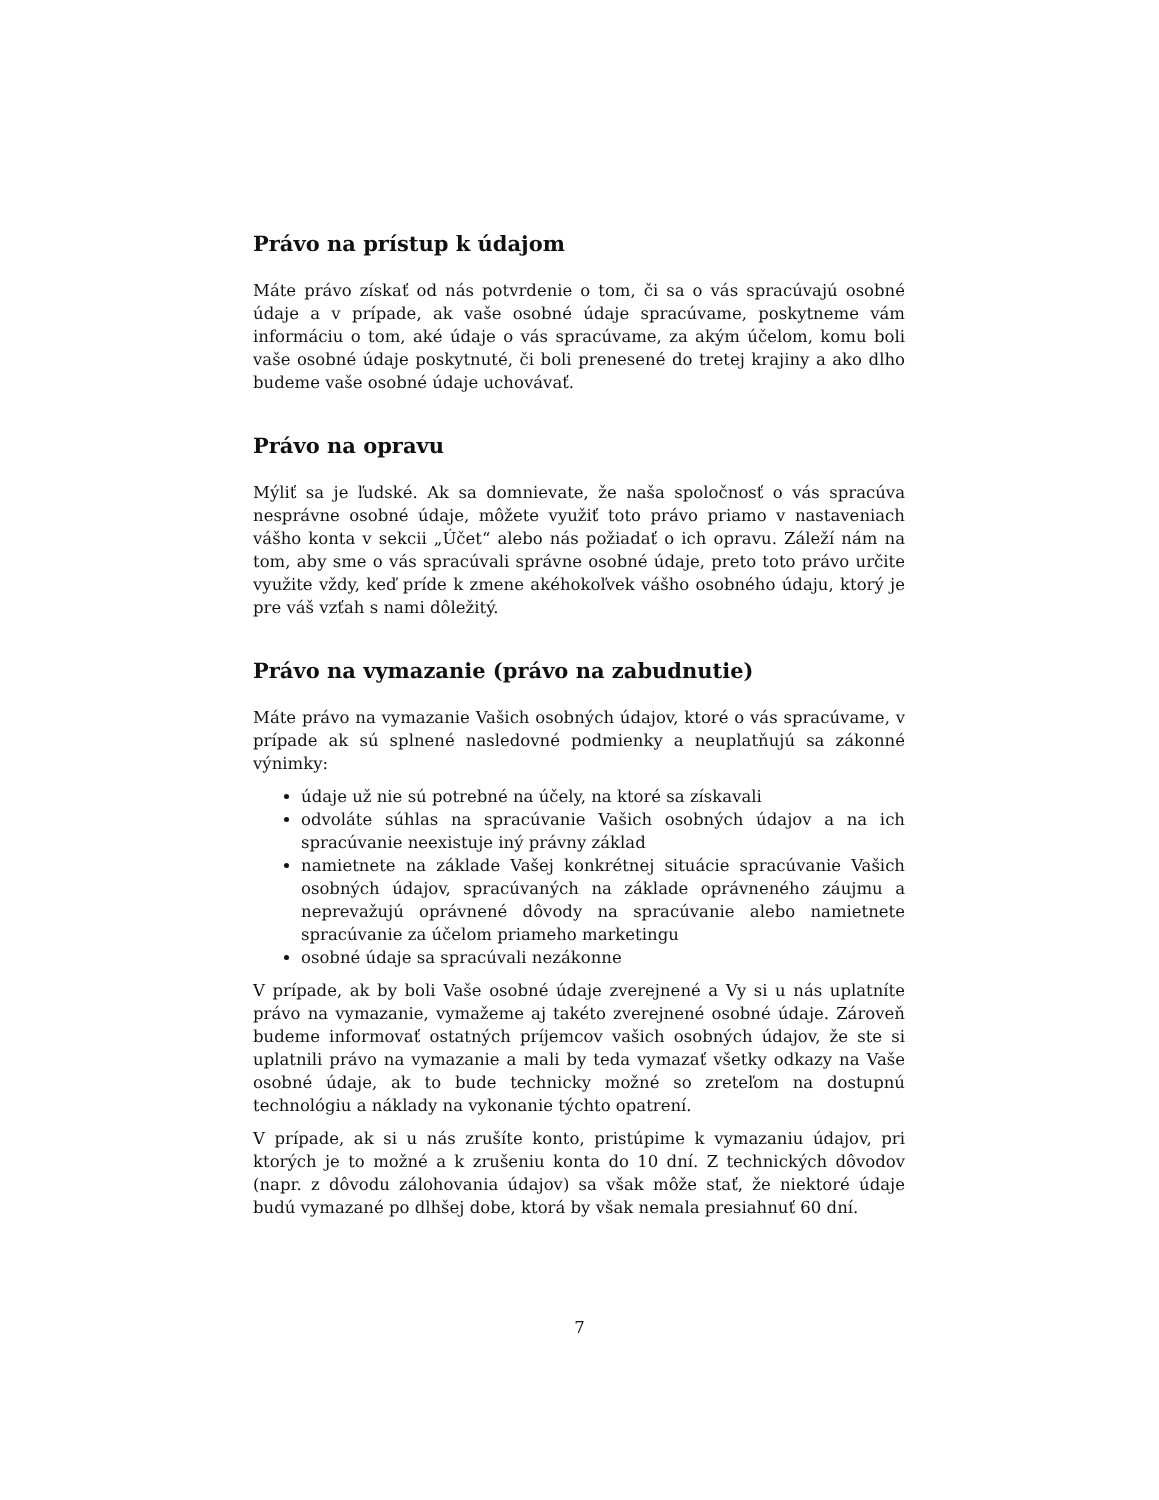Právo na prístup k údajom
Máte právo získať od nás potvrdenie o tom, či sa o vás spracúvajú osobné údaje a v prípade, ak vaše osobné údaje spracúvame, poskytneme vám informáciu o tom, aké údaje o vás spracúvame, za akým účelom, komu boli vaše osobné údaje poskytnuté, či boli prenesené do tretej krajiny a ako dlho budeme vaše osobné údaje uchovávať.
Právo na opravu
Mýliť sa je ľudské. Ak sa domnievate, že naša spoločnosť o vás spracúva nesprávne osobné údaje, môžete využiť toto právo priamo v nastaveniach vášho konta v sekcii „Účet“ alebo nás požiadať o ich opravu. Záleží nám na tom, aby sme o vás spracúvali správne osobné údaje, preto toto právo určite využite vždy, keď príde k zmene akéhokoľvek vášho osobného údaju, ktorý je pre váš vzťah s nami dôležitý.
Právo na vymazanie (právo na zabudnutie)
Máte právo na vymazanie Vašich osobných údajov, ktoré o vás spracúvame, v prípade ak sú splnené nasledovné podmienky a neuplatňujú sa zákonné výnimky:
údaje už nie sú potrebné na účely, na ktoré sa získavali
odvoláte súhlas na spracúvanie Vašich osobných údajov a na ich spracúvanie neexistuje iný právny základ
namietnete na základe Vašej konkrétnej situácie spracúvanie Vašich osobných údajov, spracúvaných na základe oprávneného záujmu a neprevažujú oprávnené dôvody na spracúvanie alebo namietnete spracúvanie za účelom priameho marketingu
osobné údaje sa spracúvali nezákonne
V prípade, ak by boli Vaše osobné údaje zverejnené a Vy si u nás uplatníte právo na vymazanie, vymažeme aj takéto zverejnené osobné údaje. Zároveň budeme informovať ostatných príjemcov vašich osobných údajov, že ste si uplatnili právo na vymazanie a mali by teda vymazať všetky odkazy na Vaše osobné údaje, ak to bude technicky možné so zreteľom na dostupnú technológiu a náklady na vykonanie týchto opatrení.
V prípade, ak si u nás zrušíte konto, pristúpime k vymazaniu údajov, pri ktorých je to možné a k zrušeniu konta do 10 dní. Z technických dôvodov (napr. z dôvodu zálohovania údajov) sa však môže stať, že niektoré údaje budú vymazané po dlhšej dobe, ktorá by však nemala presiahnuť 60 dní.
7